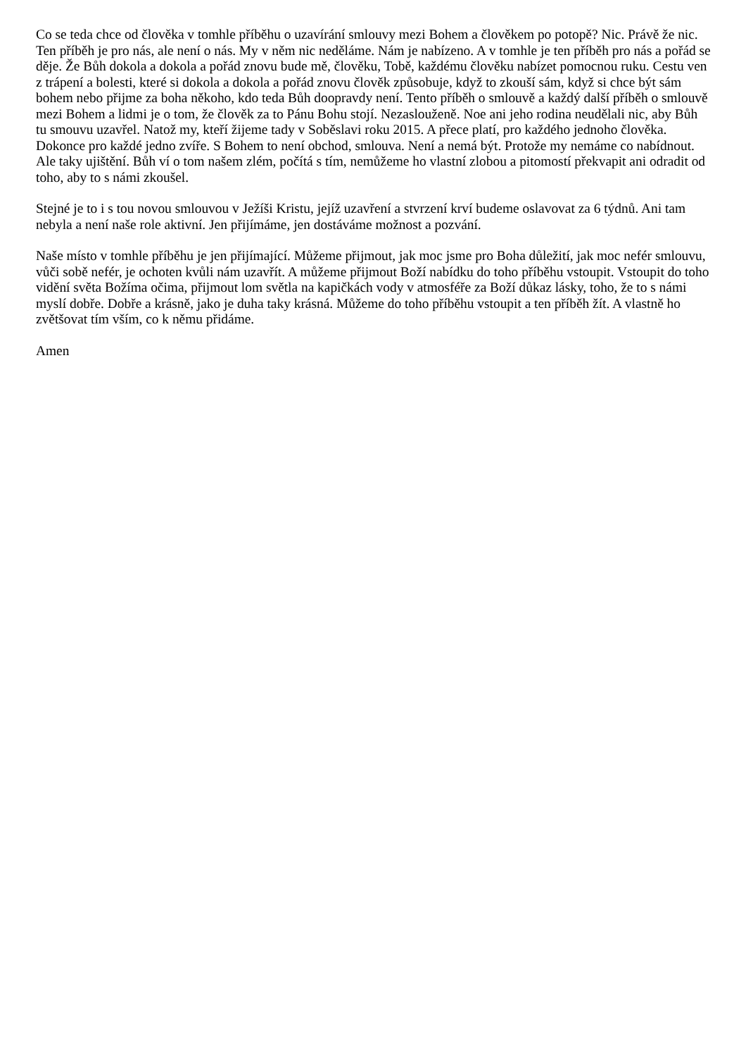Co se teda chce od člověka v tomhle příběhu o uzavírání smlouvy mezi Bohem a člověkem po potopě? Nic. Právě že nic. Ten příběh je pro nás, ale není o nás. My v něm nic neděláme. Nám je nabízeno. A v tomhle je ten příběh pro nás a pořád se děje. Že Bůh dokola a dokola a pořád znovu bude mě, člověku, Tobě, každému člověku nabízet pomocnou ruku. Cestu ven z trápení a bolesti, které si dokola a dokola a pořád znovu člověk způsobuje, když to zkouší sám, když si chce být sám bohem nebo přijme za boha někoho, kdo teda Bůh doopravdy není. Tento příběh o smlouvě a každý další příběh o smlouvě mezi Bohem a lidmi je o tom, že člověk za to Pánu Bohu stojí. Nezaslouženě. Noe ani jeho rodina neudělali nic, aby Bůh tu smouvu uzavřel. Natož my, kteří žijeme tady v Soběslavi roku 2015. A přece platí, pro každého jednoho člověka. Dokonce pro každé jedno zvíře. S Bohem to není obchod, smlouva. Není a nemá být. Protože my nemáme co nabídnout. Ale taky ujištění. Bůh ví o tom našem zlém, počítá s tím, nemůžeme ho vlastní zlobou a pitomostí překvapit ani odradit od toho, aby to s námi zkoušel.
Stejné je to i s tou novou smlouvou v Ježíši Kristu, jejíž uzavření a stvrzení krví budeme oslavovat za 6 týdnů. Ani tam nebyla a není naše role aktivní. Jen přijímáme, jen dostáváme možnost a pozvání.
Naše místo v tomhle příběhu je jen přijímající. Můžeme přijmout, jak moc jsme pro Boha důležití, jak moc nefér smlouvu, vůči sobě nefér, je ochoten kvůli nám uzavřít. A můžeme přijmout Boží nabídku do toho příběhu vstoupit. Vstoupit do toho vidění světa Božíma očima, přijmout lom světla na kapičkách vody v atmosféře za Boží důkaz lásky, toho, že to s námi myslí dobře. Dobře a krásně, jako je duha taky krásná. Můžeme do toho příběhu vstoupit a ten příběh žít. A vlastně ho zvětšovat tím vším, co k němu přidáme.
Amen